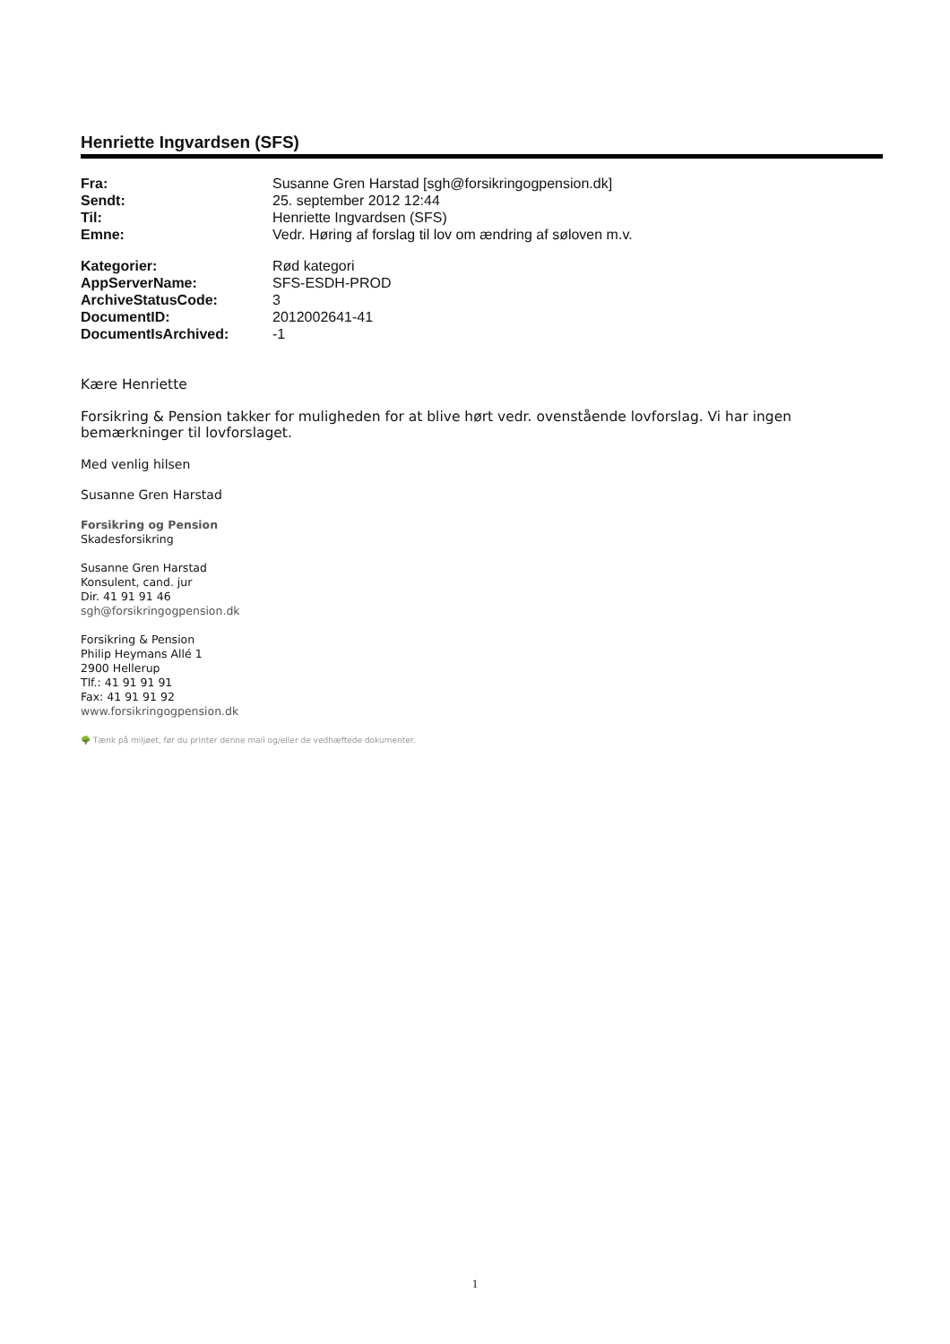Henriette Ingvardsen (SFS)
| Fra: | Susanne Gren Harstad [sgh@forsikringogpension.dk] |
| Sendt: | 25. september 2012 12:44 |
| Til: | Henriette Ingvardsen (SFS) |
| Emne: | Vedr. Høring af forslag til lov om ændring af søloven m.v. |
| Kategorier: | Rød kategori |
| AppServerName: | SFS-ESDH-PROD |
| ArchiveStatusCode: | 3 |
| DocumentID: | 2012002641-41 |
| DocumentIsArchived: | -1 |
Kære Henriette
Forsikring & Pension takker for muligheden for at blive hørt vedr. ovenstående lovforslag. Vi har ingen bemærkninger til lovforslaget.
Med venlig hilsen
Susanne Gren Harstad
Forsikring og Pension
Skadesforsikring
Susanne Gren Harstad
Konsulent, cand. jur
Dir. 41 91 91 46
sgh@forsikringogpension.dk
Forsikring & Pension
Philip Heymans Allé 1
2900 Hellerup
Tlf.: 41 91 91 91
Fax: 41 91 91 92
www.forsikringogpension.dk
🌳 Tænk på miljøet, før du printer denne mail og/eller de vedhæftede dokumenter.
1